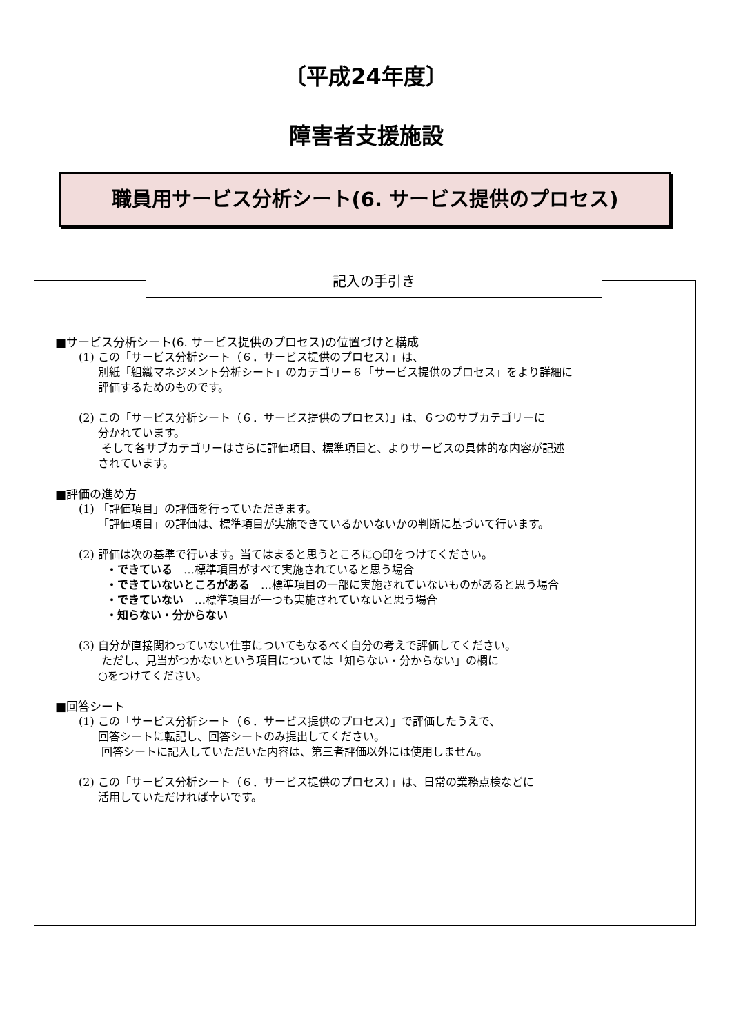〔平成24年度〕
障害者支援施設
職員用サービス分析シート(6. サービス提供のプロセス)
記入の手引き
■サービス分析シート(6. サービス提供のプロセス)の位置づけと構成
(1) この「サービス分析シート（６．サービス提供のプロセス）」は、
別紙「組織マネジメント分析シート」のカテゴリー６「サービス提供のプロセス」をより詳細に
評価するためのものです。
(2) この「サービス分析シート（６．サービス提供のプロセス）」は、６つのサブカテゴリーに
分かれています。
そして各サブカテゴリーはさらに評価項目、標準項目と、よりサービスの具体的な内容が記述
されています。
■評価の進め方
(1) 「評価項目」の評価を行っていただきます。
「評価項目」の評価は、標準項目が実施できているかいないかの判断に基づいて行います。
(2) 評価は次の基準で行います。当てはまると思うところに○印をつけてください。
・できている　…標準項目がすべて実施されていると思う場合
・できていないところがある　…標準項目の一部に実施されていないものがあると思う場合
・できていない　…標準項目が一つも実施されていないと思う場合
・知らない・分からない
(3) 自分が直接関わっていない仕事についてもなるべく自分の考えで評価してください。
ただし、見当がつかないという項目については「知らない・分からない」の欄に
○をつけてください。
■回答シート
(1) この「サービス分析シート（６．サービス提供のプロセス）」で評価したうえで、
回答シートに転記し、回答シートのみ提出してください。
回答シートに記入していただいた内容は、第三者評価以外には使用しません。
(2) この「サービス分析シート（６．サービス提供のプロセス）」は、日常の業務点検などに
活用していただければ幸いです。